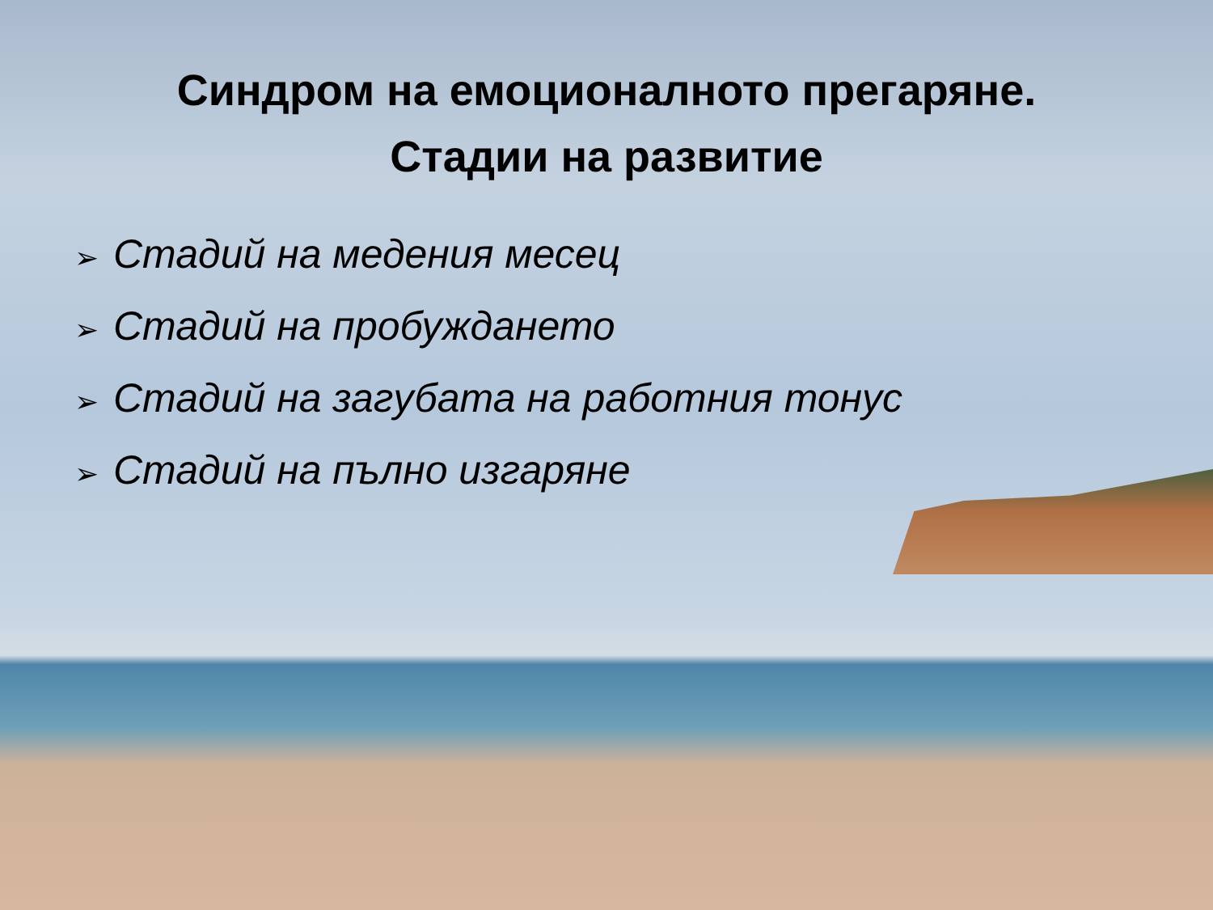Синдром на емоционалното прегаряне.
Стадии на развитие
➢ Стадий на медения месец
➢ Стадий на пробуждането
➢ Стадий на загубата на работния тонус
➢ Стадий на пълно изгаряне